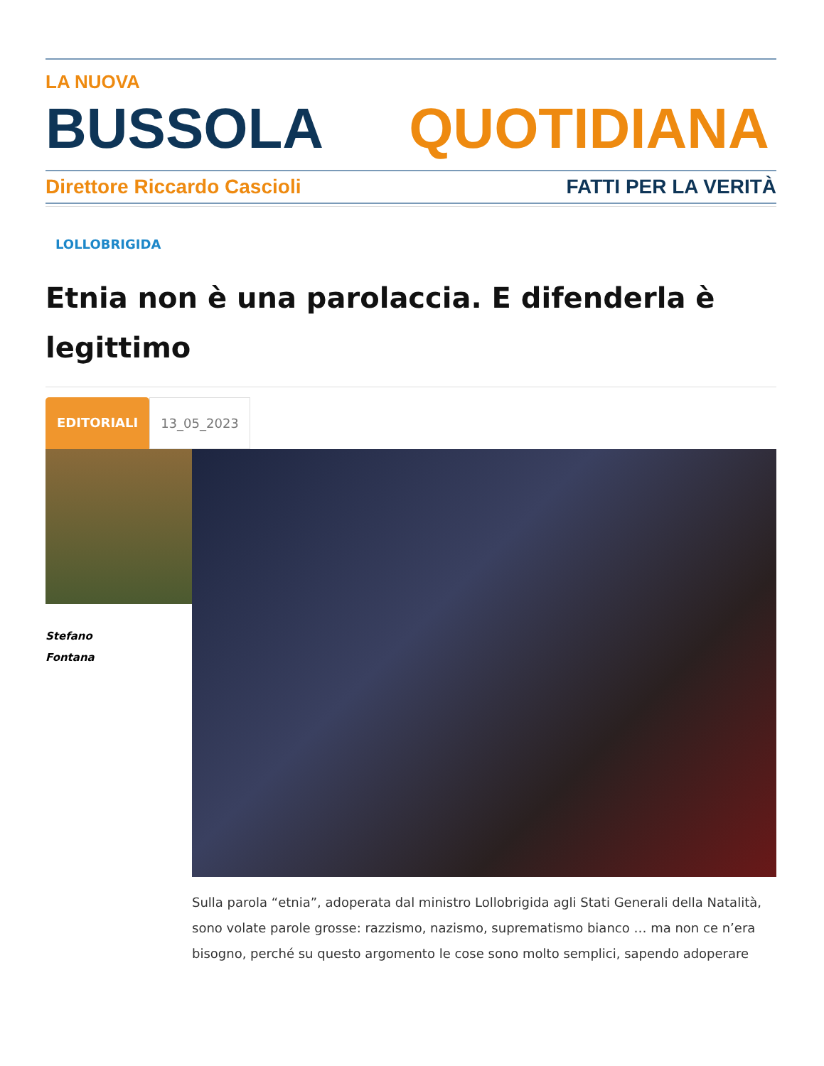LA NUOVA
BUSSOLA QUOTIDIANA
Direttore Riccardo Cascioli FATTI PER LA VERITÀ
LOLLOBRIGIDA
Etnia non è una parolaccia. E difenderla è legittimo
EDITORIALI 13_05_2023
Stefano
Fontana
Sulla parola “etnia”, adoperata dal ministro Lollobrigida agli Stati Generali della Natalità, sono volate parole grosse: razzismo, nazismo, suprematismo bianco … ma non ce n’era bisogno, perché su questo argomento le cose sono molto semplici, sapendo adoperare